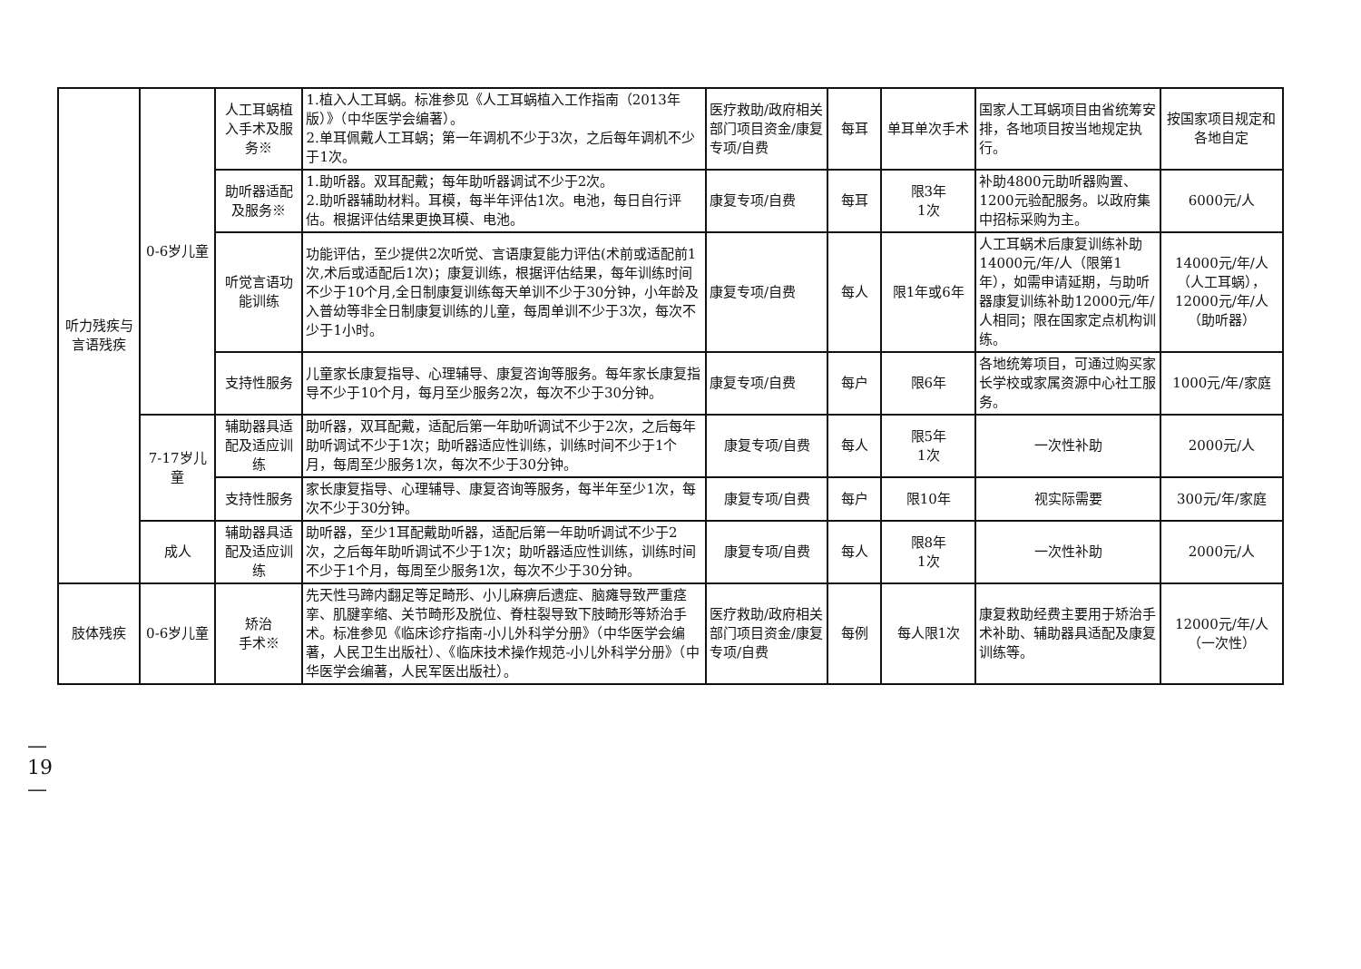| 听力残疾与言语残疾 | 0-6岁儿童 | 人工耳蜗植入手术及服务※ | 1.植入人工耳蜗。标准参见《人工耳蜗植入工作指南（2013年版）》（中华医学会编著）。 2.单耳佩戴人工耳蜗；第一年调机不少于3次，之后每年调机不少于1次。 | 医疗救助/政府相关部门项目资金/康复专项/自费 | 每耳 | 单耳单次手术 | 国家人工耳蜗项目由省统筹安排，各地项目按当地规定执行。 | 按国家项目规定和各地自定 |
| | | 助听器适配及服务※ | 1.助听器。双耳配戴；每年助听器调试不少于2次。 2.助听器辅助材料。耳模，每半年评估1次。电池，每日自行评估。根据评估结果更换耳模、电池。 | 康复专项/自费 | 每耳 | 限3年 1次 | 补助4800元助听器购置、1200元验配服务。以政府集中招标采购为主。 | 6000元/人 |
| | | 听觉言语功能训练 | 功能评估，至少提供2次听觉、言语康复能力评估(术前或适配前1次,术后或适配后1次)；康复训练，根据评估结果，每年训练时间不少于10个月,全日制康复训练每天单训不少于30分钟，小年龄及入普幼等非全日制康复训练的儿童，每周单训不少于3次，每次不少于1小时。 | 康复专项/自费 | 每人 | 限1年或6年 | 人工耳蜗术后康复训练补助14000元/年/人（限第1年），如需申请延期，与助听器康复训练补助12000元/年/人相同；限在国家定点机构训练。 | 14000元/年/人（人工耳蜗），12000元/年/人（助听器） |
| | | 支持性服务 | 儿童家长康复指导、心理辅导、康复咨询等服务。每年家长康复指导不少于10个月，每月至少服务2次，每次不少于30分钟。 | 康复专项/自费 | 每户 | 限6年 | 各地统筹项目，可通过购买家长学校或家属资源中心社工服务。 | 1000元/年/家庭 |
| | 7-17岁儿童 | 辅助器具适配及适应训练 | 助听器，双耳配戴，适配后第一年助听调试不少于2次，之后每年助听调试不少于1次；助听器适应性训练，训练时间不少于1个月，每周至少服务1次，每次不少于30分钟。 | 康复专项/自费 | 每人 | 限5年 1次 | 一次性补助 | 2000元/人 |
| | | 支持性服务 | 家长康复指导、心理辅导、康复咨询等服务，每半年至少1次，每次不少于30分钟。 | 康复专项/自费 | 每户 | 限10年 | 视实际需要 | 300元/年/家庭 |
| | 成人 | 辅助器具适配及适应训练 | 助听器，至少1耳配戴助听器，适配后第一年助听调试不少于2次，之后每年助听调试不少于1次；助听器适应性训练，训练时间不少于1个月，每周至少服务1次，每次不少于30分钟。 | 康复专项/自费 | 每人 | 限8年 1次 | 一次性补助 | 2000元/人 |
| 肢体残疾 | 0-6岁儿童 | 矫治 手术※ | 先天性马蹄内翻足等足畸形、小儿麻痹后遗症、脑瘫导致严重痉挛、肌腱挛缩、关节畸形及脱位、脊柱裂导致下肢畸形等矫治手术。标准参见《临床诊疗指南-小儿外科学分册》（中华医学会编著，人民卫生出版社）、《临床技术操作规范-小儿外科学分册》（中华医学会编著，人民军医出版社）。 | 医疗救助/政府相关部门项目资金/康复专项/自费 | 每例 | 每人限1次 | 康复救助经费主要用于矫治手术补助、辅助器具适配及康复训练等。 | 12000元/年/人（一次性） |
—
19
—